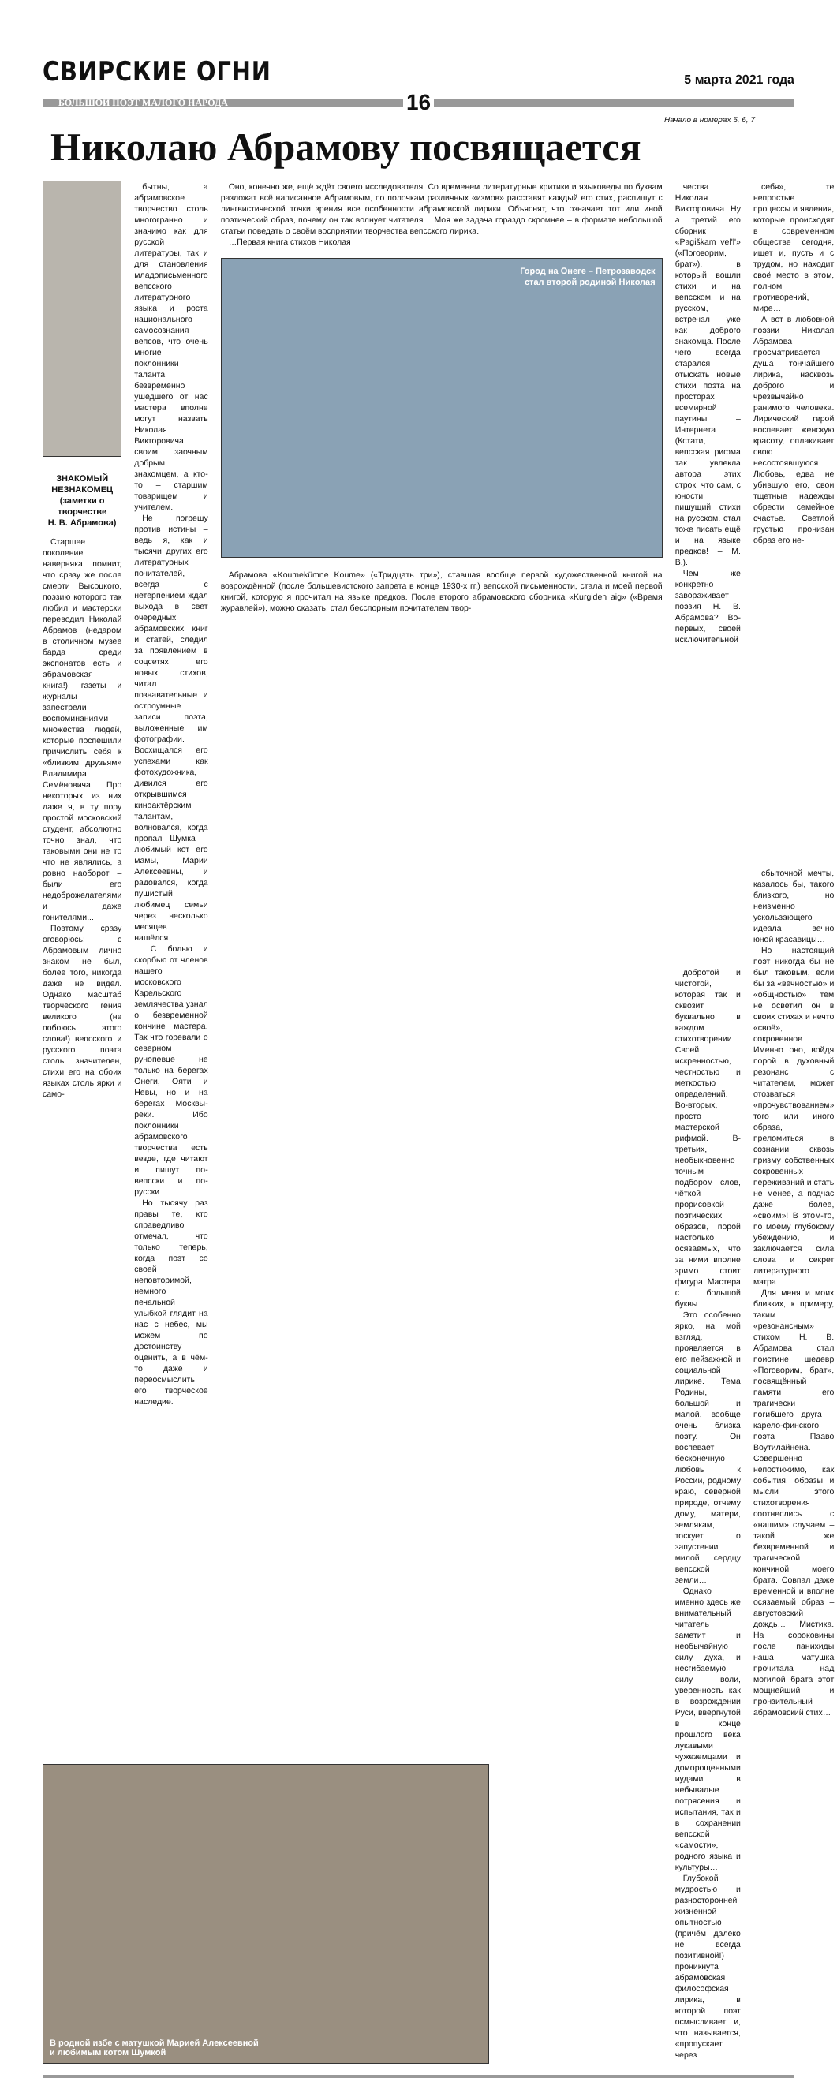СВИРСКИЕ ОГНИ
5 марта 2021 года
БОЛЬШОЙ ПОЭТ МАЛОГО НАРОДА
16
Начало в номерах 5, 6, 7
Николаю Абрамову посвящается
ЗНАКОМЫЙ НЕЗНАКОМЕЦ
(заметки о творчестве
Н. В. Абрамова)
Старшее поколение наверняка помнит, что сразу же после смерти Высоцкого, поэзию которого так любил и мастерски переводил Николай Абрамов (недаром в столичном музее барда среди экспонатов есть и абрамовская книга!), газеты и журналы запестрели воспоминаниями множества людей, которые поспешили причислить себя к «близким друзьям» Владимира Семёновича. Про некоторых из них даже я, в ту пору простой московский студент, абсолютно точно знал, что таковыми они не то что не являлись, а ровно наоборот – были его недоброжелателями и даже гонителями...
Поэтому сразу оговорюсь: с Абрамовым лично знаком не был, более того, никогда даже не видел. Однако масштаб творческого гения великого (не побоюсь этого слова!) вепсского и русского поэта столь значителен, стихи его на обоих языках столь ярки и само-
бытны, а абрамовское творчество столь многогранно и значимо как для русской литературы, так и для становления младописьменного вепсского литературного языка и роста национального самосознания вепсов, что очень многие поклонники таланта безвременно ушедшего от нас мастера вполне могут назвать Николая Викторовича своим заочным добрым знакомцем, а кто-то – старшим товарищем и учителем.
Не погрешу против истины – ведь я, как и тысячи других его литературных почитателей, всегда с нетерпением ждал выхода в свет очередных абрамовских книг и статей, следил за появлением в соцсетях его новых стихов, читал познавательные и остроумные записи поэта, выложенные им фотографии. Восхищался его успехами как фотохудожника, дивился его открывшимся киноактёрским талантам, волновался, когда пропал Шумка – любимый кот его мамы, Марии Алексеевны, и радовался, когда пушистый любимец семьи через несколько месяцев нашёлся…
…С болью и скорбью от членов нашего московского Карельского землячества узнал о безвременной кончине мастера. Так что горевали о северном рунопевце не только на берегах Онеги, Ояти и Невы, но и на берегах Москвы-реки. Ибо поклонники абрамовского творчества есть везде, где читают и пишут по-вепсски и по-русски…
Но тысячу раз правы те, кто справедливо отмечал, что только теперь, когда поэт со своей неповторимой, немного печальной улыбкой глядит на нас с небес, мы можем по достоинству оценить, а в чём-то даже и переосмыслить его творческое наследие.
Оно, конечно же, ещё ждёт своего исследователя. Со временем литературные критики и языковеды по буквам разложат всё написанное Абрамовым, по полочкам различных «измов» расставят каждый его стих, распишут с лингвистической точки зрения все особенности абрамовской лирики. Объяснят, что означает тот или иной поэтический образ, почему он так волнует читателя… Моя же задача гораздо скромнее – в формате небольшой статьи поведать о своём восприятии творчества вепсского лирика.
…Первая книга стихов Николая
Город на Онеге – Петрозаводск
стал второй родиной Николая
Абрамова «Koumekümne Koume» («Тридцать три»), ставшая вообще первой художественной книгой на возрождённой (после большевистского запрета в конце 1930-х гг.) вепсской письменности, стала и моей первой книгой, которую я прочитал на языке предков. После второго абрамовского сборника «Kurgiden aig» («Время журавлей»), можно сказать, стал бесспорным почитателем твор-
чества Николая Викторовича. Ну а третий его сборник «Pagiškam vel'l'» («Поговорим, брат»), в который вошли стихи и на вепсском, и на русском, встречал уже как доброго знакомца. После чего всегда старался отыскать новые стихи поэта на просторах всемирной паутины – Интернета. (Кстати, вепсская рифма так увлекла автора этих строк, что сам, с юности пишущий стихи на русском, стал тоже писать ещё и на языке предков! – М. В.).
Чем же конкретно завораживает поэзия Н. В. Абрамова? Во-первых, своей исключительной
добротой и чистотой, которая так и сквозит буквально в каждом стихотворении. Своей искренностью, честностью и меткостью определений. Во-вторых, просто мастерской рифмой. В-третьих, необыкновенно точным подбором слов, чёткой прорисовкой поэтических образов, порой настолько осязаемых, что за ними вполне зримо стоит фигура Мастера с большой буквы.
Это особенно ярко, на мой взгляд, проявляется в его пейзажной и социальной лирике. Тема Родины, большой и малой, вообще очень близка поэту. Он воспевает бесконечную любовь к России, родному краю, северной природе, отчему дому, матери, землякам, тоскует о запустении милой сердцу вепсской земли…
Однако именно здесь же внимательный читатель заметит и необычайную силу духа, и несгибаемую силу воли, уверенность как в возрождении Руси, ввергнутой в конце прошлого века лукавыми чужеземцами и доморощенными иудами в небывалые потрясения и испытания, так и в сохранении вепсской «самости», родного языка и культуры…
Глубокой мудростью и разносторонней жизненной опытностью (причём далеко не всегда позитивной!) проникнута абрамовская философская лирика, в которой поэт осмысливает и, что называется, «пропускает через
себя», те непростые процессы и явления, которые происходят в современном обществе сегодня, ищет и, пусть и с трудом, но находит своё место в этом, полном противоречий, мире…
А вот в любовной поэзии Николая Абрамова просматривается душа тончайшего лирика, насквозь доброго и чрезвычайно ранимого человека. Лирический герой воспевает женскую красоту, оплакивает свою несостоявшуюся Любовь, едва не убившую его, свои тщетные надежды обрести семейное счастье. Светлой грустью пронизан образ его не-
сбыточной мечты, казалось бы, такого близкого, но неизменно ускользающего идеала – вечно юной красавицы…
Но настоящий поэт никогда бы не был таковым, если бы за «вечностью» и «общностью» тем не осветил он в своих стихах и нечто «своё», сокровенное. Именно оно, войдя порой в духовный резонанс с читателем, может отозваться «прочувствованием» того или иного образа, преломиться в сознании сквозь призму собственных сокровенных переживаний и стать не менее, а подчас даже более, «своим»! В этом-то, по моему глубокому убеждению, и заключается сила слова и секрет литературного мэтра…
Для меня и моих близких, к примеру, таким «резонансным» стихом Н. В. Абрамова стал поистине шедевр «Поговорим, брат», посвящённый памяти его трагически погибшего друга – карело-финского поэта Пааво Воутилайнена. Совершенно непостижимо, как события, образы и мысли этого стихотворения соотнеслись с «нашим» случаем – такой же безвременной и трагической кончиной моего брата. Совпал даже временной и вполне осязаемый образ – августовский дождь… Мистика. На сороковины после панихиды наша матушка прочитала над могилой брата этот мощнейший и пронзительный абрамовский стих…
В родной избе с матушкой Марией Алексеевной
и любимым котом Шумкой